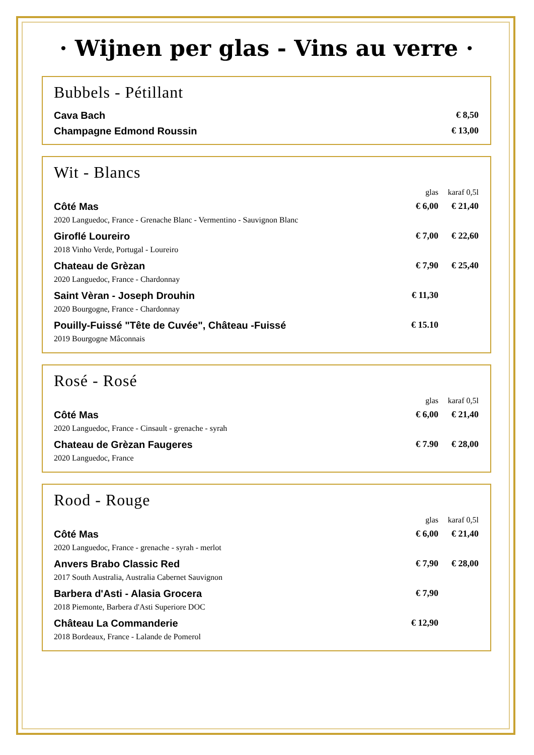· Wijnen per glas - Vins au verre ·
Bubbels - Pétillant
| Cava Bach | | € 8,50 |
| Champagne Edmond Roussin | | € 13,00 |
Wit - Blancs
| | glas | karaf 0,5l |
| Côté Mas | € 6,00 | € 21,40 |
| 2020 Languedoc, France - Grenache Blanc - Vermentino - Sauvignon Blanc | | |
| Giroflé Loureiro | € 7,00 | € 22,60 |
| 2018 Vinho Verde, Portugal - Loureiro | | |
| Chateau de Grèzan | € 7,90 | € 25,40 |
| 2020 Languedoc, France - Chardonnay | | |
| Saint Vèran - Joseph Drouhin | € 11,30 | |
| 2020 Bourgogne, France - Chardonnay | | |
| Pouilly-Fuissé "Tête de Cuvée", Château -Fuissé | € 15.10 | |
| 2019 Bourgogne Mâconnais | | |
Rosé - Rosé
| | glas | karaf 0,5l |
| Côté Mas | € 6,00 | € 21,40 |
| 2020 Languedoc, France - Cinsault - grenache - syrah | | |
| Chateau de Grèzan Faugeres | € 7.90 | € 28,00 |
| 2020 Languedoc, France | | |
Rood - Rouge
| | glas | karaf 0,5l |
| Côté Mas | € 6,00 | € 21,40 |
| 2020 Languedoc, France - grenache - syrah - merlot | | |
| Anvers Brabo Classic Red | € 7,90 | € 28,00 |
| 2017 South Australia, Australia Cabernet Sauvignon | | |
| Barbera d'Asti - Alasia Grocera | € 7,90 | |
| 2018 Piemonte, Barbera d'Asti Superiore DOC | | |
| Château La Commanderie | € 12,90 | |
| 2018 Bordeaux, France - Lalande de Pomerol | | |